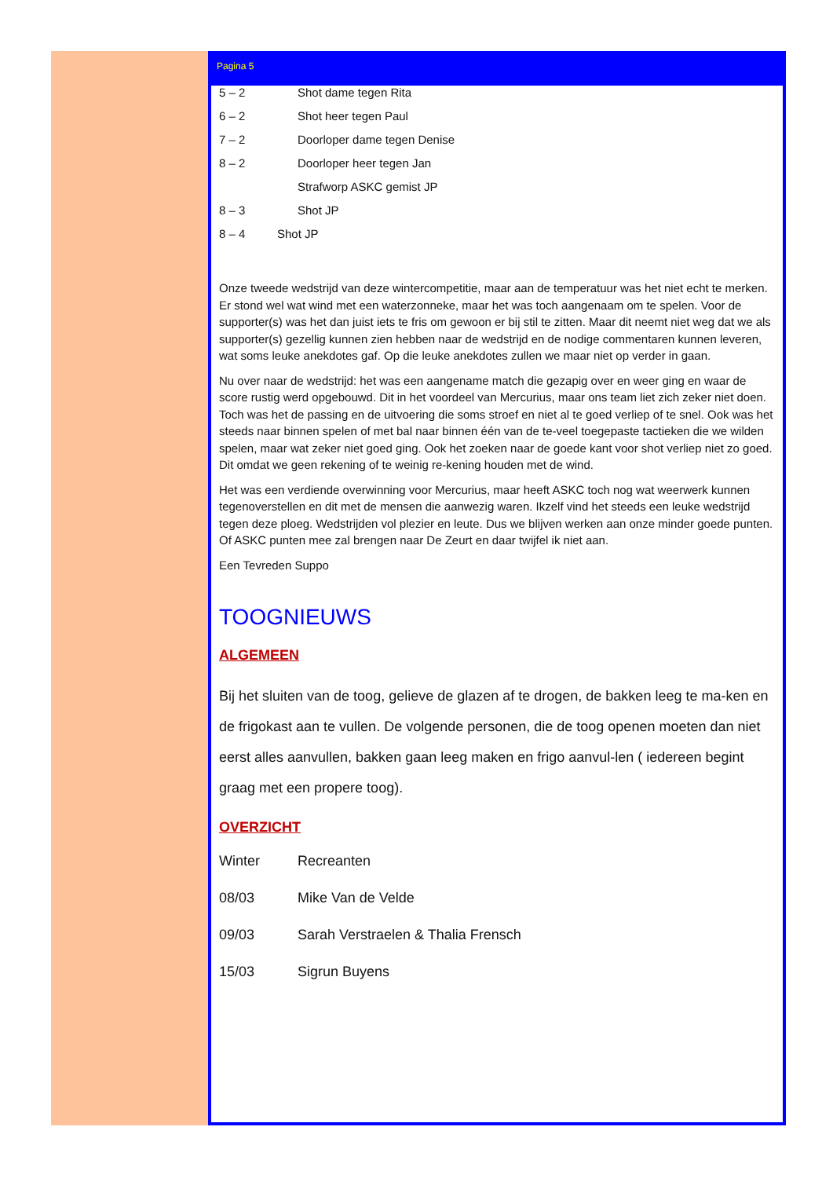Pagina 5
5 – 2 Shot dame tegen Rita
6 – 2 Shot heer tegen Paul
7 – 2 Doorloper dame tegen Denise
8 – 2 Doorloper heer tegen Jan
Strafworp ASKC gemist JP
8 – 3 Shot JP
8 – 4 Shot JP
Onze tweede wedstrijd van deze wintercompetitie, maar aan de temperatuur was het niet echt te merken. Er stond wel wat wind met een waterzonneke, maar het was toch aangenaam om te spelen. Voor de supporter(s) was het dan juist iets te fris om gewoon er bij stil te zitten. Maar dit neemt niet weg dat we als supporter(s) gezellig kunnen zien hebben naar de wedstrijd en de nodige commentaren kunnen leveren, wat soms leuke anekdotes gaf. Op die leuke anekdotes zullen we maar niet op verder in gaan.
Nu over naar de wedstrijd: het was een aangename match die gezapig over en weer ging en waar de score rustig werd opgebouwd. Dit in het voordeel van Mercurius, maar ons team liet zich zeker niet doen. Toch was het de passing en de uitvoering die soms stroef en niet al te goed verliep of te snel. Ook was het steeds naar binnen spelen of met bal naar binnen één van de te-veel toegepaste tactieken die we wilden spelen, maar wat zeker niet goed ging. Ook het zoeken naar de goede kant voor shot verliep niet zo goed. Dit omdat we geen rekening of te weinig re-kening houden met de wind.
Het was een verdiende overwinning voor Mercurius, maar heeft ASKC toch nog wat weerwerk kunnen tegenoverstellen en dit met de mensen die aanwezig waren. Ikzelf vind het steeds een leuke wedstrijd tegen deze ploeg. Wedstrijden vol plezier en leute. Dus we blijven werken aan onze minder goede punten. Of ASKC punten mee zal brengen naar De Zeurt en daar twijfel ik niet aan.
Een Tevreden Suppo
TOOGNIEUWS
ALGEMEEN
Bij het sluiten van de toog, gelieve de glazen af te drogen, de bakken leeg te ma-ken en de frigokast aan te vullen. De volgende personen, die de toog openen moeten dan niet eerst alles aanvullen, bakken gaan leeg maken en frigo aanvul-len ( iedereen begint graag met een propere toog).
OVERZICHT
Winter Recreanten
08/03 Mike Van de Velde
09/03 Sarah Verstraelen & Thalia Frensch
15/03 Sigrun Buyens